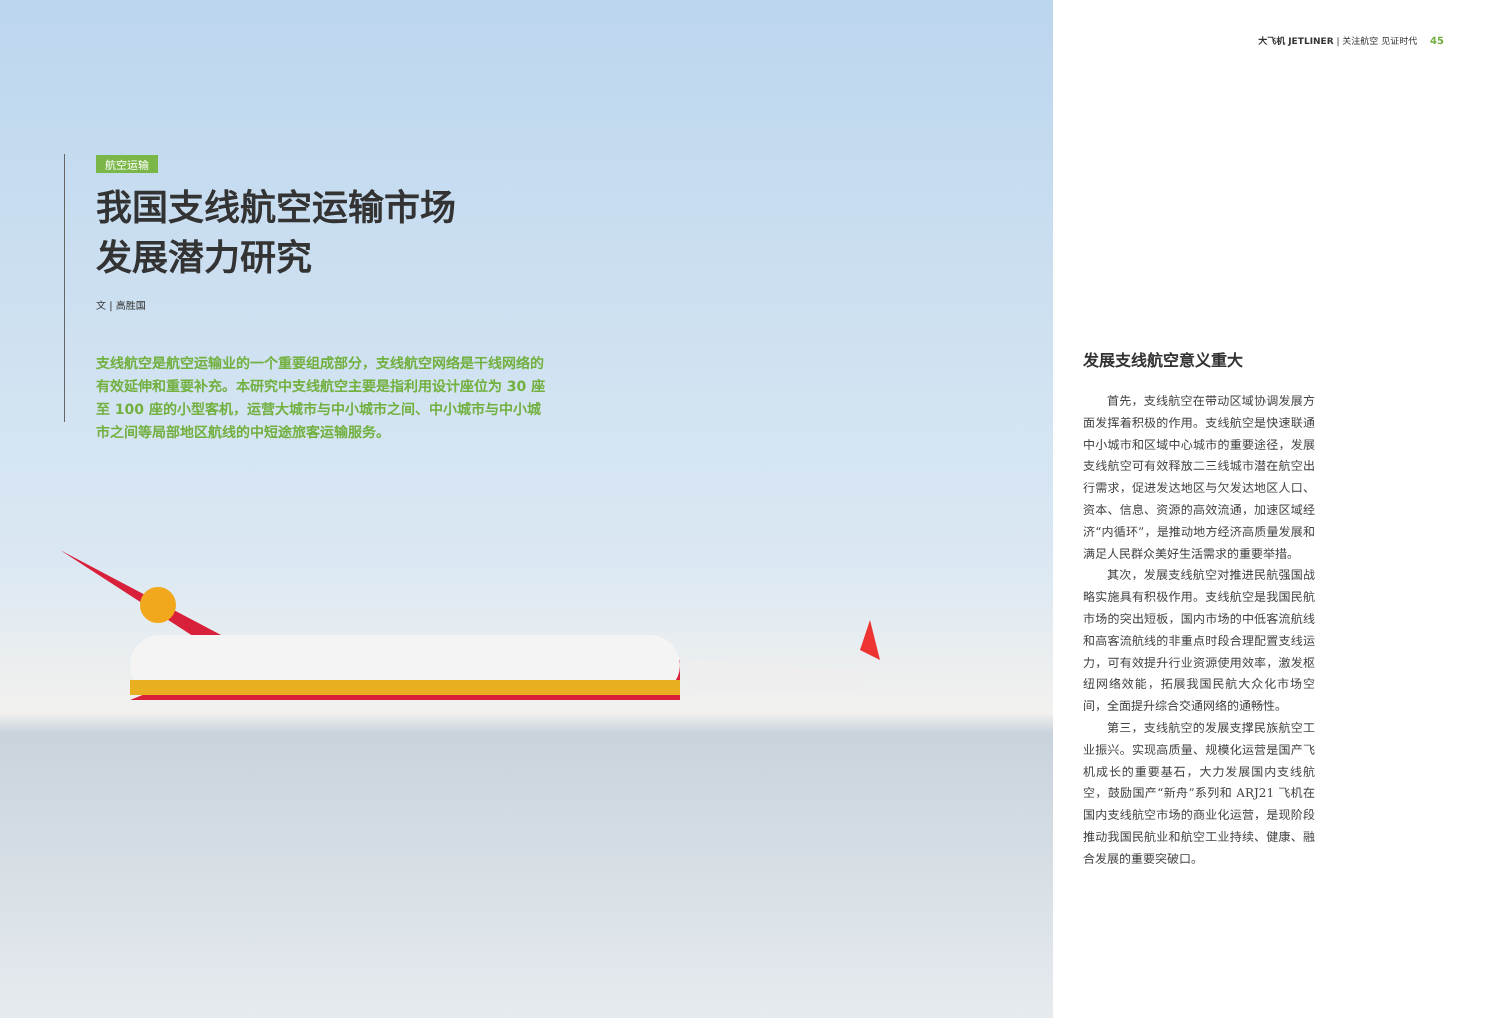航空运输
我国支线航空运输市场
发展潜力研究
文 | 高胜国
支线航空是航空运输业的一个重要组成部分，支线航空网络是干线网络的有效延伸和重要补充。本研究中支线航空主要是指利用设计座位为 30 座至 100 座的小型客机，运营大城市与中小城市之间、中小城市与中小城市之间等局部地区航线的中短途旅客运输服务。
大飞机 JETLINER | 关注航空 见证时代 45
发展支线航空意义重大
首先，支线航空在带动区域协调发展方面发挥着积极的作用。支线航空是快速联通中小城市和区域中心城市的重要途径，发展支线航空可有效释放二三线城市潜在航空出行需求，促进发达地区与欠发达地区人口、资本、信息、资源的高效流通，加速区域经济“内循环”，是推动地方经济高质量发展和满足人民群众美好生活需求的重要举措。
其次，发展支线航空对推进民航强国战略实施具有积极作用。支线航空是我国民航市场的突出短板，国内市场的中低客流航线和高客流航线的非重点时段合理配置支线运力，可有效提升行业资源使用效率，激发枢纽网络效能，拓展我国民航大众化市场空间，全面提升综合交通网络的通畅性。
第三，支线航空的发展支撑民族航空工业振兴。实现高质量、规模化运营是国产飞机成长的重要基石，大力发展国内支线航空，鼓励国产“新舟”系列和 ARJ21 飞机在国内支线航空市场的商业化运营，是现阶段推动我国民航业和航空工业持续、健康、融合发展的重要突破口。